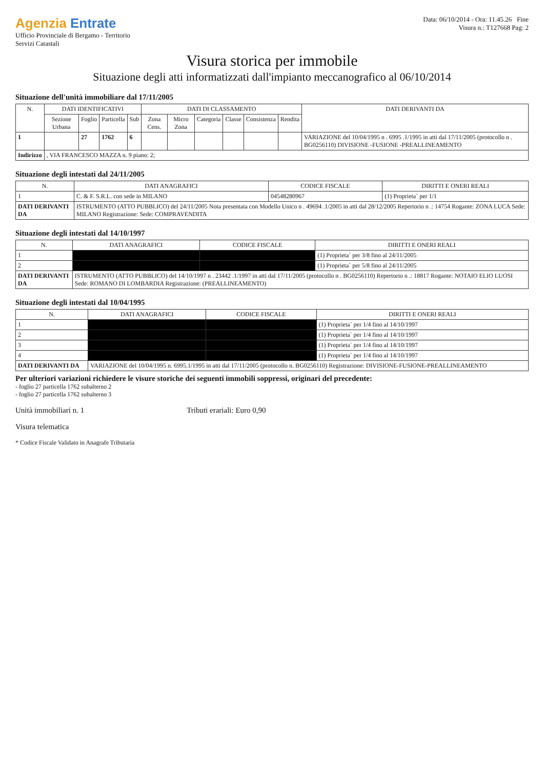Agenzia Entrate
Ufficio Provinciale di Bergamo - Territorio
Servizi Catastali
Data: 06/10/2014 - Ora: 11.45.26 Fine
Visura n.: T127668 Pag: 2
Visura storica per immobile
Situazione degli atti informatizzati dall'impianto meccanografico al 06/10/2014
Situazione dell'unità immobiliare dal 17/11/2005
| N. | DATI IDENTIFICATIVI | | | | DATI DI CLASSAMENTO | | | | | | DATI DERIVANTI DA |
| --- | --- | --- | --- | --- | --- | --- | --- | --- | --- | --- | --- |
| | Sezione Urbana | Foglio | Particella | Sub | Zona Cens. | Micro Zona | Categoria | Classe | Consistenza | Rendita | |
| 1 | | 27 | 1762 | 6 | | | | | | | VARIAZIONE del 10/04/1995 n . 6995 .1/1995 in atti dal 17/11/2005 (protocollo n . BG0256110) DIVISIONE -FUSIONE -PREALLINEAMENTO |
| Indirizzo | , VIA FRANCESCO MAZZA n. 9 piano: 2; | | | | | | | | | | |
Situazione degli intestati dal 24/11/2005
| N. | DATI ANAGRAFICI | CODICE FISCALE | DIRITTI E ONERI REALI |
| --- | --- | --- | --- |
| 1 | C. & F. S.R.L. con sede in MILANO | 04548280967 | (1) Proprieta` per 1/1 |
| DATI DERIVANTI DA | ISTRUMENTO (ATTO PUBBLICO) del 24/11/2005 Nota presentata con Modello Unico n . 49694 .1/2005 in atti dal 28/12/2005 Repertorio n .: 14754 Rogante: ZONA LUCA Sede: MILANO Registrazione: Sede: COMPRAVENDITA | | |
Situazione degli intestati dal 14/10/1997
| N. | DATI ANAGRAFICI | CODICE FISCALE | DIRITTI E ONERI REALI |
| --- | --- | --- | --- |
| 1 | | | (1) Proprieta` per 3/8 fino al 24/11/2005 |
| 2 | | | (1) Proprieta` per 5/8 fino al 24/11/2005 |
| DATI DERIVANTI DA | ISTRUMENTO (ATTO PUBBLICO) del 14/10/1997 n . 23442 .1/1997 in atti dal 17/11/2005 (protocollo n . BG0256110) Repertorio n .: 18817 Rogante: NOTAIO ELIO LUOSI Sede: ROMANO DI LOMBARDIA Registrazione: (PREALLINEAMENTO) | | |
Situazione degli intestati dal 10/04/1995
| N. | DATI ANAGRAFICI | CODICE FISCALE | DIRITTI E ONERI REALI |
| --- | --- | --- | --- |
| 1 | | | (1) Proprieta` per 1/4 fino al 14/10/1997 |
| 2 | | | (1) Proprieta` per 1/4 fino al 14/10/1997 |
| 3 | | | (1) Proprieta` per 1/4 fino al 14/10/1997 |
| 4 | | | (1) Proprieta` per 1/4 fino al 14/10/1997 |
| DATI DERIVANTI DA | VARIAZIONE del 10/04/1995 n. 6995.1/1995 in atti dal 17/11/2005 (protocollo n. BG0256110) Registrazione: DIVISIONE-FUSIONE-PREALLINEAMENTO | | |
Per ulteriori variazioni richiedere le visure storiche dei seguenti immobili soppressi, originari del precedente:
- foglio 27 particella 1762 subalterno 2
- foglio 27 particella 1762 subalterno 3
Unità immobiliari n. 1 Tributi erariali: Euro 0,90
Visura telematica
* Codice Fiscale Validato in Anagrafe Tributaria